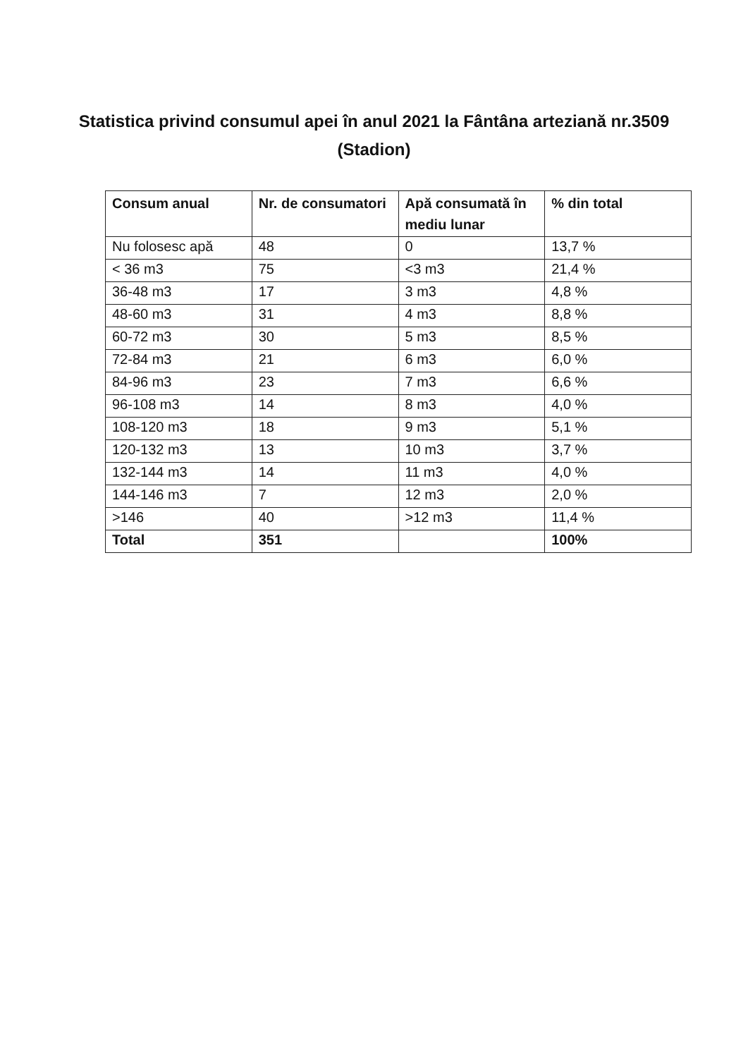Statistica privind consumul apei în anul 2021 la Fântâna arteziană nr.3509 (Stadion)
| Consum anual | Nr. de consumatori | Apă consumată în mediu lunar | % din total |
| --- | --- | --- | --- |
| Nu folosesc apă | 48 | 0 | 13,7 % |
| < 36 m3 | 75 | <3 m3 | 21,4 % |
| 36-48 m3 | 17 | 3 m3 | 4,8 % |
| 48-60 m3 | 31 | 4 m3 | 8,8 % |
| 60-72 m3 | 30 | 5 m3 | 8,5 % |
| 72-84 m3 | 21 | 6 m3 | 6,0 % |
| 84-96 m3 | 23 | 7 m3 | 6,6 % |
| 96-108 m3 | 14 | 8 m3 | 4,0 % |
| 108-120 m3 | 18 | 9 m3 | 5,1 % |
| 120-132 m3 | 13 | 10 m3 | 3,7 % |
| 132-144 m3 | 14 | 11 m3 | 4,0 % |
| 144-146 m3 | 7 | 12 m3 | 2,0 % |
| >146 | 40 | >12 m3 | 11,4 % |
| Total | 351 | | 100% |